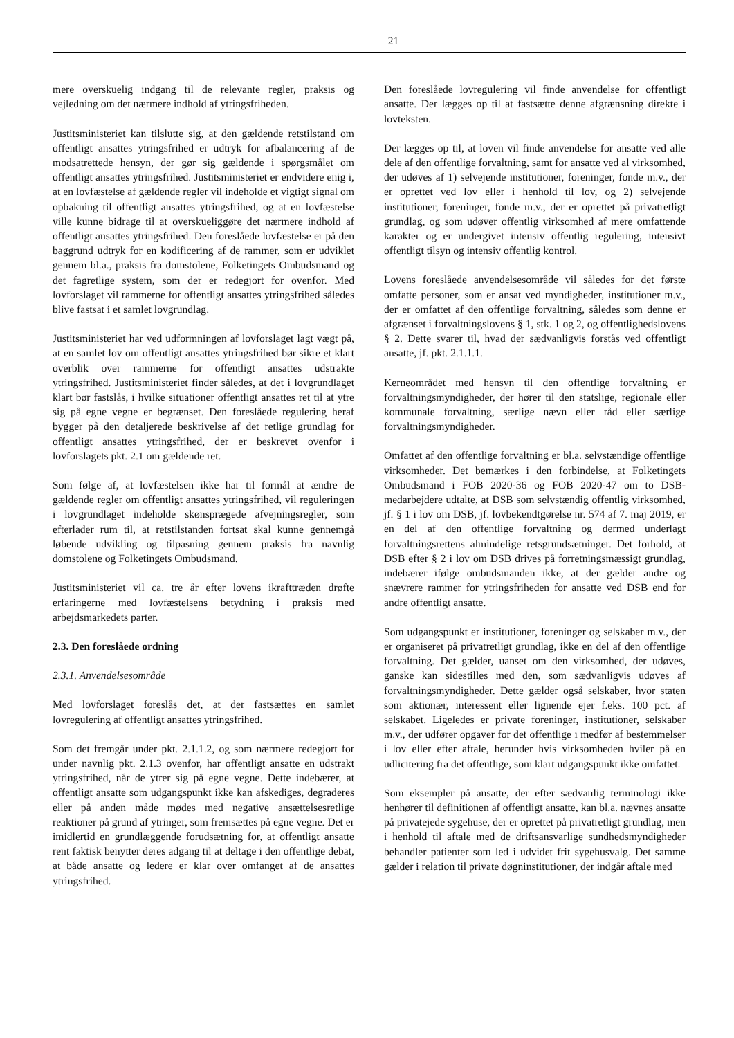21
mere overskuelig indgang til de relevante regler, praksis og vejledning om det nærmere indhold af ytringsfriheden.
Justitsministeriet kan tilslutte sig, at den gældende retstilstand om offentligt ansattes ytringsfrihed er udtryk for afbalancering af de modsatrettede hensyn, der gør sig gældende i spørgsmålet om offentligt ansattes ytringsfrihed. Justitsministeriet er endvidere enig i, at en lovfæstelse af gældende regler vil indeholde et vigtigt signal om opbakning til offentligt ansattes ytringsfrihed, og at en lovfæstelse ville kunne bidrage til at overskueliggøre det nærmere indhold af offentligt ansattes ytringsfrihed. Den foreslåede lovfæstelse er på den baggrund udtryk for en kodificering af de rammer, som er udviklet gennem bl.a., praksis fra domstolene, Folketingets Ombudsmand og det fagretlige system, som der er redegjort for ovenfor. Med lovforslaget vil rammerne for offentligt ansattes ytringsfrihed således blive fastsat i et samlet lovgrundlag.
Justitsministeriet har ved udformningen af lovforslaget lagt vægt på, at en samlet lov om offentligt ansattes ytringsfrihed bør sikre et klart overblik over rammerne for offentligt ansattes udstrakte ytringsfrihed. Justitsministeriet finder således, at det i lovgrundlaget klart bør fastslås, i hvilke situationer offentligt ansattes ret til at ytre sig på egne vegne er begrænset. Den foreslåede regulering heraf bygger på den detaljerede beskrivelse af det retlige grundlag for offentligt ansattes ytringsfrihed, der er beskrevet ovenfor i lovforslagets pkt. 2.1 om gældende ret.
Som følge af, at lovfæstelsen ikke har til formål at ændre de gældende regler om offentligt ansattes ytringsfrihed, vil reguleringen i lovgrundlaget indeholde skønsprægede afvejningsregler, som efterlader rum til, at retstilstanden fortsat skal kunne gennemgå løbende udvikling og tilpasning gennem praksis fra navnlig domstolene og Folketingets Ombudsmand.
Justitsministeriet vil ca. tre år efter lovens ikrafttræden drøfte erfaringerne med lovfæstelsens betydning i praksis med arbejdsmarkedets parter.
2.3. Den foreslåede ordning
2.3.1. Anvendelsesområde
Med lovforslaget foreslås det, at der fastsættes en samlet lovregulering af offentligt ansattes ytringsfrihed.
Som det fremgår under pkt. 2.1.1.2, og som nærmere redegjort for under navnlig pkt. 2.1.3 ovenfor, har offentligt ansatte en udstrakt ytringsfrihed, når de ytrer sig på egne vegne. Dette indebærer, at offentligt ansatte som udgangspunkt ikke kan afskediges, degraderes eller på anden måde mødes med negative ansættelsesretlige reaktioner på grund af ytringer, som fremsættes på egne vegne. Det er imidlertid en grundlæggende forudsætning for, at offentligt ansatte rent faktisk benytter deres adgang til at deltage i den offentlige debat, at både ansatte og ledere er klar over omfanget af de ansattes ytringsfrihed.
Den foreslåede lovregulering vil finde anvendelse for offentligt ansatte. Der lægges op til at fastsætte denne afgrænsning direkte i lovteksten.
Der lægges op til, at loven vil finde anvendelse for ansatte ved alle dele af den offentlige forvaltning, samt for ansatte ved al virksomhed, der udøves af 1) selvejende institutioner, foreninger, fonde m.v., der er oprettet ved lov eller i henhold til lov, og 2) selvejende institutioner, foreninger, fonde m.v., der er oprettet på privatretligt grundlag, og som udøver offentlig virksomhed af mere omfattende karakter og er undergivet intensiv offentlig regulering, intensivt offentligt tilsyn og intensiv offentlig kontrol.
Lovens foreslåede anvendelsesområde vil således for det første omfatte personer, som er ansat ved myndigheder, institutioner m.v., der er omfattet af den offentlige forvaltning, således som denne er afgrænset i forvaltningslovens § 1, stk. 1 og 2, og offentlighedslovens § 2. Dette svarer til, hvad der sædvanligvis forstås ved offentligt ansatte, jf. pkt. 2.1.1.1.
Kerneområdet med hensyn til den offentlige forvaltning er forvaltningsmyndigheder, der hører til den statslige, regionale eller kommunale forvaltning, særlige nævn eller råd eller særlige forvaltningsmyndigheder.
Omfattet af den offentlige forvaltning er bl.a. selvstændige offentlige virksomheder. Det bemærkes i den forbindelse, at Folketingets Ombudsmand i FOB 2020-36 og FOB 2020-47 om to DSB-medarbejdere udtalte, at DSB som selvstændig offentlig virksomhed, jf. § 1 i lov om DSB, jf. lovbekendtgørelse nr. 574 af 7. maj 2019, er en del af den offentlige forvaltning og dermed underlagt forvaltningsrettens almindelige retsgrundsætninger. Det forhold, at DSB efter § 2 i lov om DSB drives på forretningsmæssigt grundlag, indebærer ifølge ombudsmanden ikke, at der gælder andre og snævrere rammer for ytringsfriheden for ansatte ved DSB end for andre offentligt ansatte.
Som udgangspunkt er institutioner, foreninger og selskaber m.v., der er organiseret på privatretligt grundlag, ikke en del af den offentlige forvaltning. Det gælder, uanset om den virksomhed, der udøves, ganske kan sidestilles med den, som sædvanligvis udøves af forvaltningsmyndigheder. Dette gælder også selskaber, hvor staten som aktionær, interessent eller lignende ejer f.eks. 100 pct. af selskabet. Ligeledes er private foreninger, institutioner, selskaber m.v., der udfører opgaver for det offentlige i medfør af bestemmelser i lov eller efter aftale, herunder hvis virksomheden hviler på en udlicitering fra det offentlige, som klart udgangspunkt ikke omfattet.
Som eksempler på ansatte, der efter sædvanlig terminologi ikke henhører til definitionen af offentligt ansatte, kan bl.a. nævnes ansatte på privatejede sygehuse, der er oprettet på privatretligt grundlag, men i henhold til aftale med de driftsansvarlige sundhedsmyndigheder behandler patienter som led i udvidet frit sygehusvalg. Det samme gælder i relation til private døgninstitutioner, der indgår aftale med